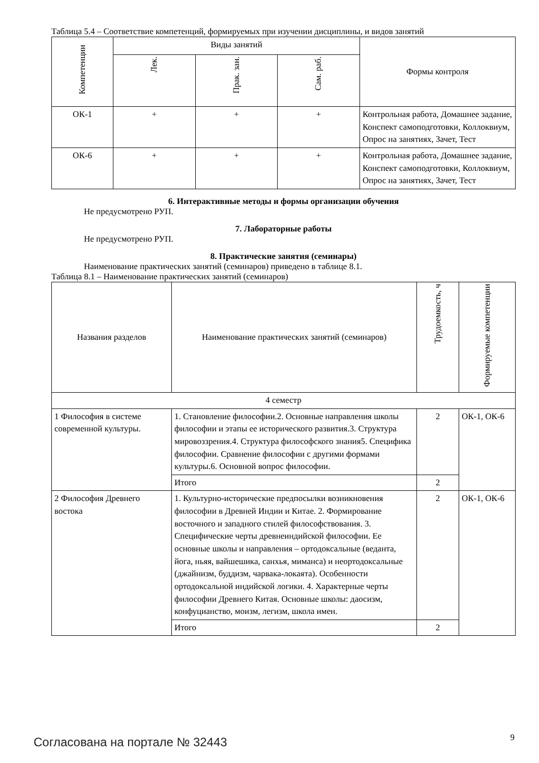Таблица 5.4 – Соответствие компетенций, формируемых при изучении дисциплины, и видов занятий
| Компетенции | Виды занятий | | | Формы контроля |
| --- | --- | --- | --- | --- |
| | Лек. | Прак. зан. | Сам. раб. | |
| ОК-1 | + | + | + | Контрольная работа, Домашнее задание, Конспект самоподготовки, Коллоквиум, Опрос на занятиях, Зачет, Тест |
| ОК-6 | + | + | + | Контрольная работа, Домашнее задание, Конспект самоподготовки, Коллоквиум, Опрос на занятиях, Зачет, Тест |
6. Интерактивные методы и формы организации обучения
Не предусмотрено РУП.
7. Лабораторные работы
Не предусмотрено РУП.
8. Практические занятия (семинары)
Наименование практических занятий (семинаров) приведено в таблице 8.1.
Таблица 8.1 – Наименование практических занятий (семинаров)
| Названия разделов | Наименование практических занятий (семинаров) | Трудоемкость, ч | Формируемые компетенции |
| --- | --- | --- | --- |
| 4 семестр | | | |
| 1 Философия в системе современной культуры. | 1. Становление философии.2. Основные направления школы философии и этапы ее исторического развития.3. Структура мировоззрения.4. Структура философского знания5. Специфика философии. Сравнение философии с другими формами культуры.6. Основной вопрос философии. | 2 | ОК-1, ОК-6 |
| | Итого | 2 | |
| 2 Философия Древнего востока | 1. Культурно-исторические предпосылки возникновения философии в Древней Индии и Китае. 2. Формирование восточного и западного стилей философствования. 3. Специфические черты древнеиндийской философии. Ее основные школы и направления – ортодоксальные (веданта, йога, ньяя, вайшешика, санхья, миманса) и неортодоксальные (джайнизм, буддизм, чарвака-локаята). Особенности ортодоксальной индийской логики. 4. Характерные черты философии Древнего Китая. Основные школы: даосизм, конфуцианство, моизм, легизм, школа имен. | 2 | ОК-1, ОК-6 |
| | Итого | 2 | |
Согласована на портале № 32443 9